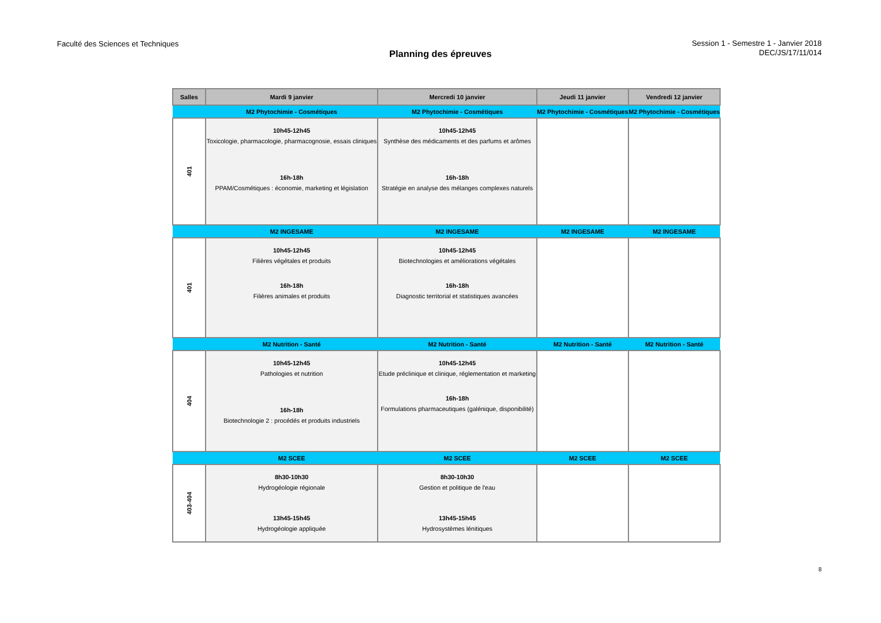Faculté des Sciences et Techniques
Planning des épreuves
Session 1 - Semestre 1 - Janvier 2018
DEC/JS/17/11/014
| Salles | Mardi 9 janvier | Mercredi 10 janvier | Jeudi 11 janvier | Vendredi 12 janvier |
| --- | --- | --- | --- | --- |
| | M2 Phytochimie - Cosmétiques | M2 Phytochimie - Cosmétiques | M2 Phytochimie - Cosmétiques | M2 Phytochimie - Cosmétiques |
| 401 | 10h45-12h45 Toxicologie, pharmacologie, pharmacognosie, essais cliniques 16h-18h PPAM/Cosmétiques : économie, marketing et législation | 10h45-12h45 Synthèse des médicaments et des parfums et arômes 16h-18h Stratégie en analyse des mélanges complexes naturels | | |
| | M2 INGESAME | M2 INGESAME | M2 INGESAME | M2 INGESAME |
| 401 | 10h45-12h45 Filières végétales et produits 16h-18h Filières animales et produits | 10h45-12h45 Biotechnologies et améliorations végétales 16h-18h Diagnostic territorial et statistiques avancées | | |
| | M2 Nutrition - Santé | M2 Nutrition - Santé | M2 Nutrition - Santé | M2 Nutrition - Santé |
| 404 | 10h45-12h45 Pathologies et nutrition 16h-18h Biotechnologie 2 : procédés et produits industriels | 10h45-12h45 Etude préclinique et clinique, réglementation et marketing 16h-18h Formulations pharmaceutiques (galénique, disponibilité) | | |
| | M2 SCEE | M2 SCEE | M2 SCEE | M2 SCEE |
| 403-404 | 8h30-10h30 Hydrogéologie régionale 13h45-15h45 Hydrogéologie appliquée | 8h30-10h30 Gestion et politique de l'eau 13h45-15h45 Hydrosystèmes lénitiques | | |
8